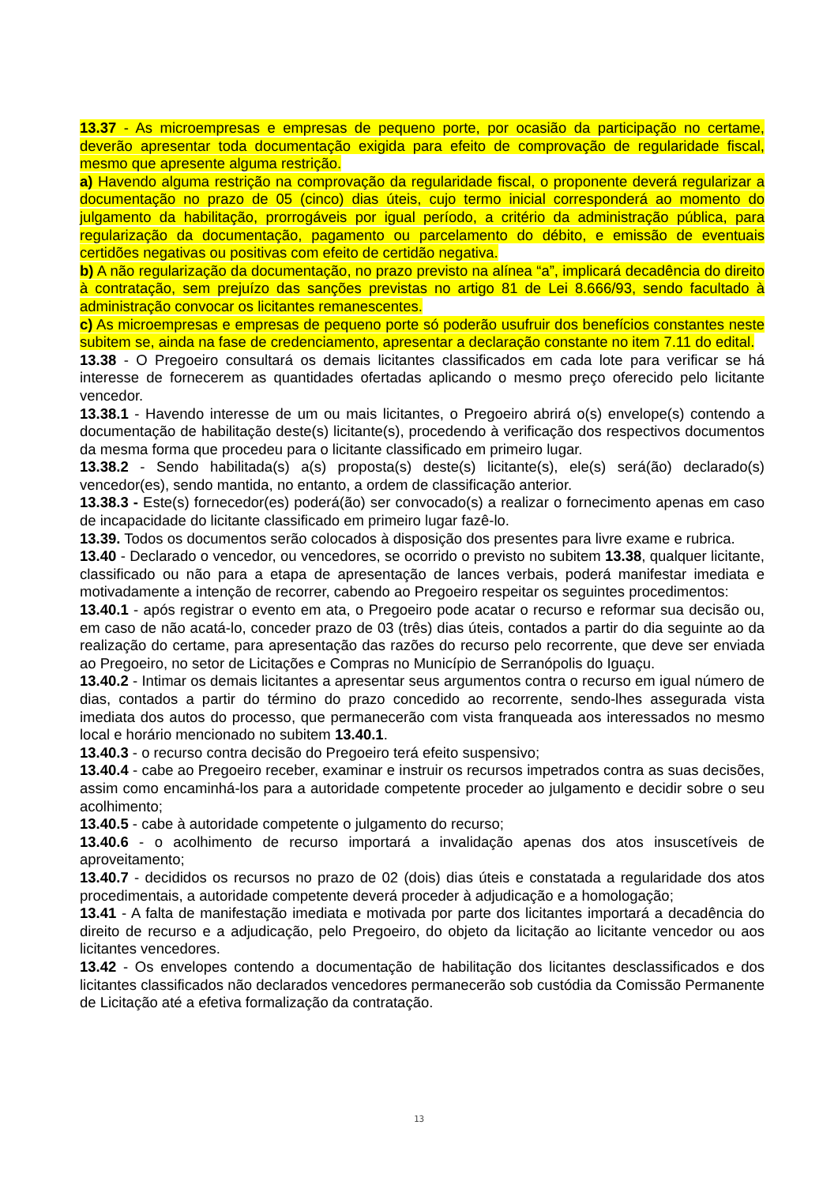13.37 - As microempresas e empresas de pequeno porte, por ocasião da participação no certame, deverão apresentar toda documentação exigida para efeito de comprovação de regularidade fiscal, mesmo que apresente alguma restrição.
a) Havendo alguma restrição na comprovação da regularidade fiscal, o proponente deverá regularizar a documentação no prazo de 05 (cinco) dias úteis, cujo termo inicial corresponderá ao momento do julgamento da habilitação, prorrogáveis por igual período, a critério da administração pública, para regularização da documentação, pagamento ou parcelamento do débito, e emissão de eventuais certidões negativas ou positivas com efeito de certidão negativa.
b) A não regularização da documentação, no prazo previsto na alínea “a”, implicará decadência do direito à contratação, sem prejuízo das sanções previstas no artigo 81 de Lei 8.666/93, sendo facultado à administração convocar os licitantes remanescentes.
c) As microempresas e empresas de pequeno porte só poderão usufruir dos benefícios constantes neste subitem se, ainda na fase de credenciamento, apresentar a declaração constante no item 7.11 do edital.
13.38 - O Pregoeiro consultará os demais licitantes classificados em cada lote para verificar se há interesse de fornecerem as quantidades ofertadas aplicando o mesmo preço oferecido pelo licitante vencedor.
13.38.1 - Havendo interesse de um ou mais licitantes, o Pregoeiro abrirá o(s) envelope(s) contendo a documentação de habilitação deste(s) licitante(s), procedendo à verificação dos respectivos documentos da mesma forma que procedeu para o licitante classificado em primeiro lugar.
13.38.2 - Sendo habilitada(s) a(s) proposta(s) deste(s) licitante(s), ele(s) será(ão) declarado(s) vencedor(es), sendo mantida, no entanto, a ordem de classificação anterior.
13.38.3 - Este(s) fornecedor(es) poderá(ão) ser convocado(s) a realizar o fornecimento apenas em caso de incapacidade do licitante classificado em primeiro lugar fazê-lo.
13.39. Todos os documentos serão colocados à disposição dos presentes para livre exame e rubrica.
13.40 - Declarado o vencedor, ou vencedores, se ocorrido o previsto no subitem 13.38, qualquer licitante, classificado ou não para a etapa de apresentação de lances verbais, poderá manifestar imediata e motivadamente a intenção de recorrer, cabendo ao Pregoeiro respeitar os seguintes procedimentos:
13.40.1 - após registrar o evento em ata, o Pregoeiro pode acatar o recurso e reformar sua decisão ou, em caso de não acatá-lo, conceder prazo de 03 (três) dias úteis, contados a partir do dia seguinte ao da realização do certame, para apresentação das razões do recurso pelo recorrente, que deve ser enviada ao Pregoeiro, no setor de Licitações e Compras no Município de Serranópolis do Iguaçu.
13.40.2 - Intimar os demais licitantes a apresentar seus argumentos contra o recurso em igual número de dias, contados a partir do término do prazo concedido ao recorrente, sendo-lhes assegurada vista imediata dos autos do processo, que permanecerão com vista franqueada aos interessados no mesmo local e horário mencionado no subitem 13.40.1.
13.40.3 - o recurso contra decisão do Pregoeiro terá efeito suspensivo;
13.40.4 - cabe ao Pregoeiro receber, examinar e instruir os recursos impetrados contra as suas decisões, assim como encaminhá-los para a autoridade competente proceder ao julgamento e decidir sobre o seu acolhimento;
13.40.5 - cabe à autoridade competente o julgamento do recurso;
13.40.6 - o acolhimento de recurso importará a invalidação apenas dos atos insuscetíveis de aproveitamento;
13.40.7 - decididos os recursos no prazo de 02 (dois) dias úteis e constatada a regularidade dos atos procedimentais, a autoridade competente deverá proceder à adjudicação e a homologação;
13.41 - A falta de manifestação imediata e motivada por parte dos licitantes importará a decadência do direito de recurso e a adjudicação, pelo Pregoeiro, do objeto da licitação ao licitante vencedor ou aos licitantes vencedores.
13.42 - Os envelopes contendo a documentação de habilitação dos licitantes desclassificados e dos licitantes classificados não declarados vencedores permanecerão sob custódia da Comissão Permanente de Licitação até a efetiva formalização da contratação.
13